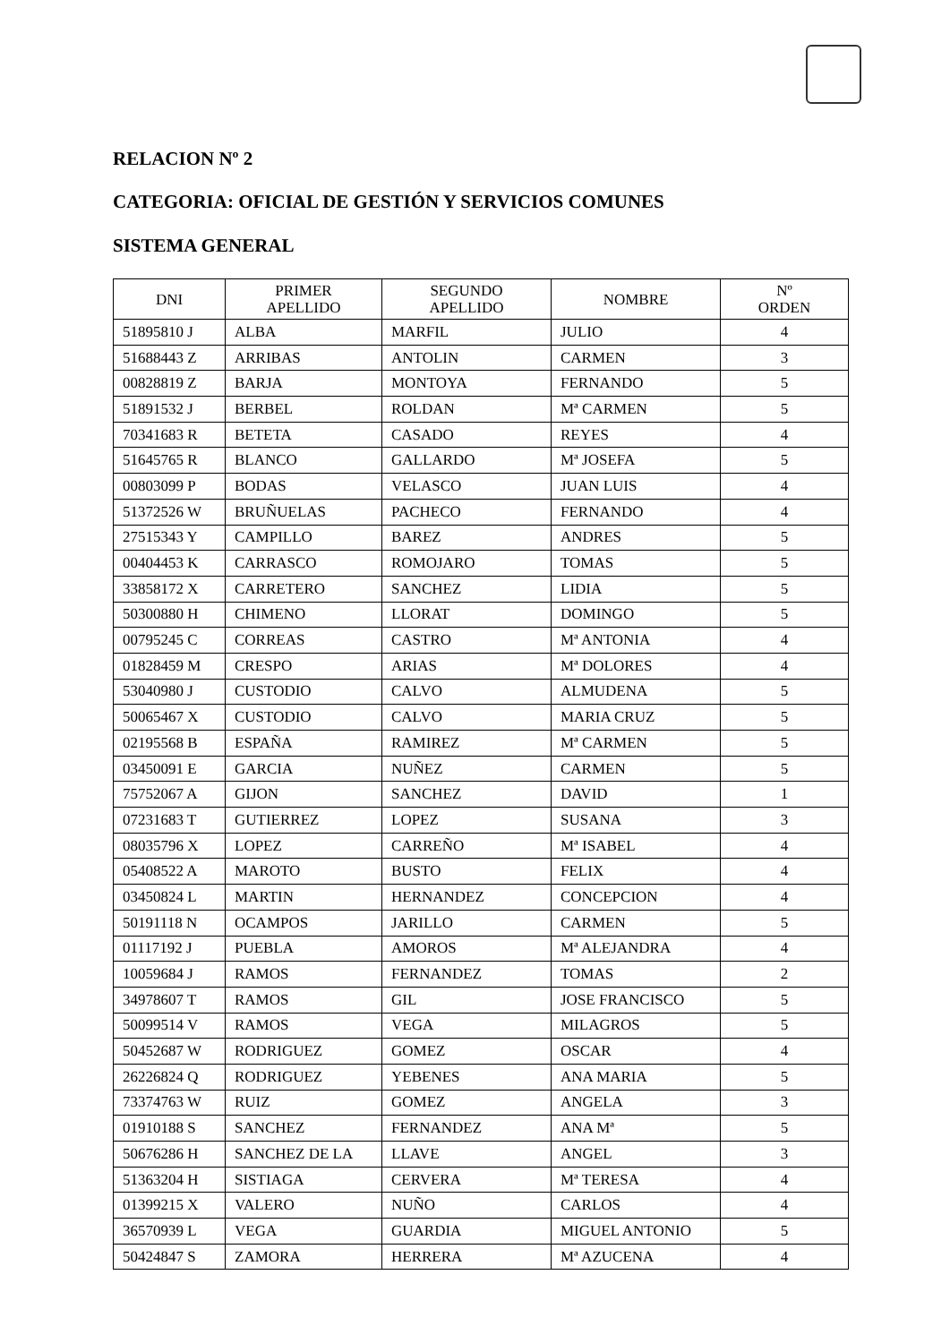RELACION Nº 2
CATEGORIA: OFICIAL DE GESTIÓN Y SERVICIOS COMUNES
SISTEMA GENERAL
| DNI | PRIMER APELLIDO | SEGUNDO APELLIDO | NOMBRE | Nº ORDEN |
| --- | --- | --- | --- | --- |
| 51895810 J | ALBA | MARFIL | JULIO | 4 |
| 51688443 Z | ARRIBAS | ANTOLIN | CARMEN | 3 |
| 00828819 Z | BARJA | MONTOYA | FERNANDO | 5 |
| 51891532 J | BERBEL | ROLDAN | Mª CARMEN | 5 |
| 70341683 R | BETETA | CASADO | REYES | 4 |
| 51645765 R | BLANCO | GALLARDO | Mª JOSEFA | 5 |
| 00803099 P | BODAS | VELASCO | JUAN LUIS | 4 |
| 51372526 W | BRUÑUELAS | PACHECO | FERNANDO | 4 |
| 27515343 Y | CAMPILLO | BAREZ | ANDRES | 5 |
| 00404453 K | CARRASCO | ROMOJARO | TOMAS | 5 |
| 33858172 X | CARRETERO | SANCHEZ | LIDIA | 5 |
| 50300880 H | CHIMENO | LLORAT | DOMINGO | 5 |
| 00795245 C | CORREAS | CASTRO | Mª ANTONIA | 4 |
| 01828459 M | CRESPO | ARIAS | Mª DOLORES | 4 |
| 53040980 J | CUSTODIO | CALVO | ALMUDENA | 5 |
| 50065467 X | CUSTODIO | CALVO | MARIA CRUZ | 5 |
| 02195568 B | ESPAÑA | RAMIREZ | Mª CARMEN | 5 |
| 03450091 E | GARCIA | NUÑEZ | CARMEN | 5 |
| 75752067 A | GIJON | SANCHEZ | DAVID | 1 |
| 07231683 T | GUTIERREZ | LOPEZ | SUSANA | 3 |
| 08035796 X | LOPEZ | CARREÑO | Mª ISABEL | 4 |
| 05408522 A | MAROTO | BUSTO | FELIX | 4 |
| 03450824 L | MARTIN | HERNANDEZ | CONCEPCION | 4 |
| 50191118 N | OCAMPOS | JARILLO | CARMEN | 5 |
| 01117192 J | PUEBLA | AMOROS | Mª ALEJANDRA | 4 |
| 10059684 J | RAMOS | FERNANDEZ | TOMAS | 2 |
| 34978607 T | RAMOS | GIL | JOSE FRANCISCO | 5 |
| 50099514 V | RAMOS | VEGA | MILAGROS | 5 |
| 50452687 W | RODRIGUEZ | GOMEZ | OSCAR | 4 |
| 26226824 Q | RODRIGUEZ | YEBENES | ANA MARIA | 5 |
| 73374763 W | RUIZ | GOMEZ | ANGELA | 3 |
| 01910188 S | SANCHEZ | FERNANDEZ | ANA Mª | 5 |
| 50676286 H | SANCHEZ DE LA | LLAVE | ANGEL | 3 |
| 51363204 H | SISTIAGA | CERVERA | Mª TERESA | 4 |
| 01399215 X | VALERO | NUÑO | CARLOS | 4 |
| 36570939 L | VEGA | GUARDIA | MIGUEL ANTONIO | 5 |
| 50424847 S | ZAMORA | HERRERA | Mª AZUCENA | 4 |